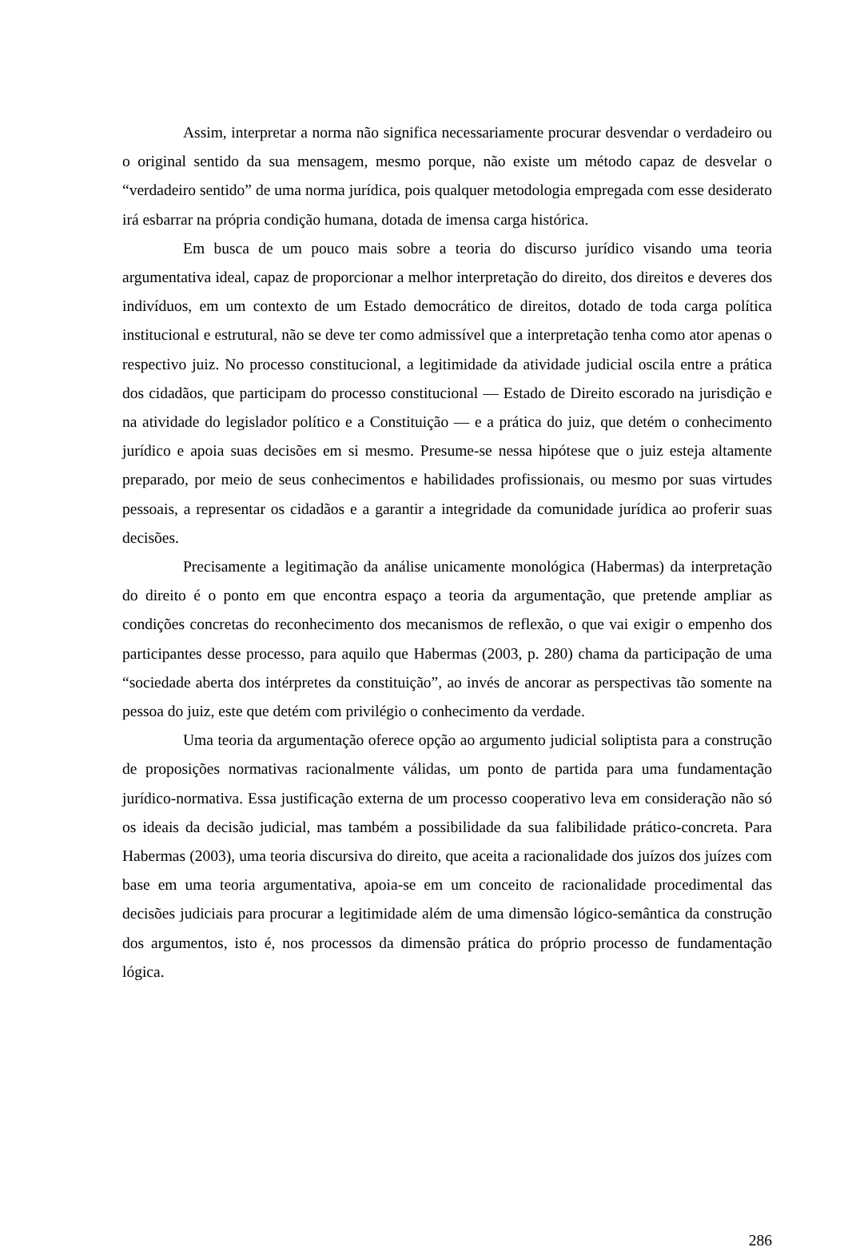Assim, interpretar a norma não significa necessariamente procurar desvendar o verdadeiro ou o original sentido da sua mensagem, mesmo porque, não existe um método capaz de desvelar o “verdadeiro sentido” de uma norma jurídica, pois qualquer metodologia empregada com esse desiderato irá esbarrar na própria condição humana, dotada de imensa carga histórica.
Em busca de um pouco mais sobre a teoria do discurso jurídico visando uma teoria argumentativa ideal, capaz de proporcionar a melhor interpretação do direito, dos direitos e deveres dos indivíduos, em um contexto de um Estado democrático de direitos, dotado de toda carga política institucional e estrutural, não se deve ter como admissível que a interpretação tenha como ator apenas o respectivo juiz. No processo constitucional, a legitimidade da atividade judicial oscila entre a prática dos cidadãos, que participam do processo constitucional — Estado de Direito escorado na jurisdição e na atividade do legislador político e a Constituição — e a prática do juiz, que detém o conhecimento jurídico e apoia suas decisões em si mesmo. Presume-se nessa hipótese que o juiz esteja altamente preparado, por meio de seus conhecimentos e habilidades profissionais, ou mesmo por suas virtudes pessoais, a representar os cidadãos e a garantir a integridade da comunidade jurídica ao proferir suas decisões.
Precisamente a legitimação da análise unicamente monológica (Habermas) da interpretação do direito é o ponto em que encontra espaço a teoria da argumentação, que pretende ampliar as condições concretas do reconhecimento dos mecanismos de reflexão, o que vai exigir o empenho dos participantes desse processo, para aquilo que Habermas (2003, p. 280) chama da participação de uma “sociedade aberta dos intérpretes da constituição”, ao invés de ancorar as perspectivas tão somente na pessoa do juiz, este que detém com privilégio o conhecimento da verdade.
Uma teoria da argumentação oferece opção ao argumento judicial soliptista para a construção de proposições normativas racionalmente válidas, um ponto de partida para uma fundamentação jurídico-normativa. Essa justificação externa de um processo cooperativo leva em consideração não só os ideais da decisão judicial, mas também a possibilidade da sua falibilidade prático-concreta. Para Habermas (2003), uma teoria discursiva do direito, que aceita a racionalidade dos juízos dos juízes com base em uma teoria argumentativa, apoia-se em um conceito de racionalidade procedimental das decisões judiciais para procurar a legitimidade além de uma dimensão lógico-semântica da construção dos argumentos, isto é, nos processos da dimensão prática do próprio processo de fundamentação lógica.
286